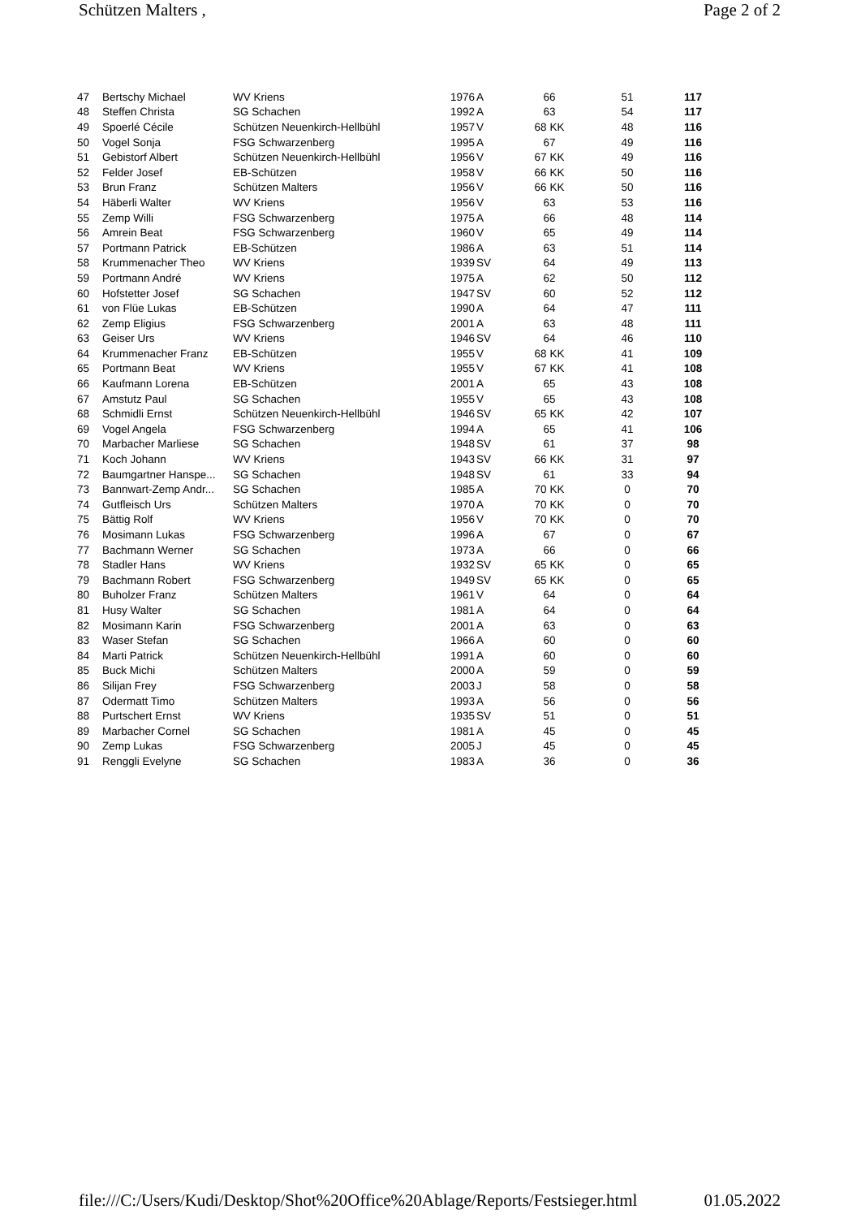Schützen Malters , Page 2 of 2
| 47 | Bertschy Michael | WV Kriens | 1976 | A | 66 | 51 | 117 |
| 48 | Steffen Christa | SG Schachen | 1992 | A | 63 | 54 | 117 |
| 49 | Spoerlé Cécile | Schützen Neuenkirch-Hellbühl | 1957 | V | 68 KK | 48 | 116 |
| 50 | Vogel Sonja | FSG Schwarzenberg | 1995 | A | 67 | 49 | 116 |
| 51 | Gebistorf Albert | Schützen Neuenkirch-Hellbühl | 1956 | V | 67 KK | 49 | 116 |
| 52 | Felder Josef | EB-Schützen | 1958 | V | 66 KK | 50 | 116 |
| 53 | Brun Franz | Schützen Malters | 1956 | V | 66 KK | 50 | 116 |
| 54 | Häberli Walter | WV Kriens | 1956 | V | 63 | 53 | 116 |
| 55 | Zemp Willi | FSG Schwarzenberg | 1975 | A | 66 | 48 | 114 |
| 56 | Amrein Beat | FSG Schwarzenberg | 1960 | V | 65 | 49 | 114 |
| 57 | Portmann Patrick | EB-Schützen | 1986 | A | 63 | 51 | 114 |
| 58 | Krummenacher Theo | WV Kriens | 1939 | SV | 64 | 49 | 113 |
| 59 | Portmann André | WV Kriens | 1975 | A | 62 | 50 | 112 |
| 60 | Hofstetter Josef | SG Schachen | 1947 | SV | 60 | 52 | 112 |
| 61 | von Flüe Lukas | EB-Schützen | 1990 | A | 64 | 47 | 111 |
| 62 | Zemp Eligius | FSG Schwarzenberg | 2001 | A | 63 | 48 | 111 |
| 63 | Geiser Urs | WV Kriens | 1946 | SV | 64 | 46 | 110 |
| 64 | Krummenacher Franz | EB-Schützen | 1955 | V | 68 KK | 41 | 109 |
| 65 | Portmann Beat | WV Kriens | 1955 | V | 67 KK | 41 | 108 |
| 66 | Kaufmann Lorena | EB-Schützen | 2001 | A | 65 | 43 | 108 |
| 67 | Amstutz Paul | SG Schachen | 1955 | V | 65 | 43 | 108 |
| 68 | Schmidli Ernst | Schützen Neuenkirch-Hellbühl | 1946 | SV | 65 KK | 42 | 107 |
| 69 | Vogel Angela | FSG Schwarzenberg | 1994 | A | 65 | 41 | 106 |
| 70 | Marbacher Marliese | SG Schachen | 1948 | SV | 61 | 37 | 98 |
| 71 | Koch Johann | WV Kriens | 1943 | SV | 66 KK | 31 | 97 |
| 72 | Baumgartner Hanspe... | SG Schachen | 1948 | SV | 61 | 33 | 94 |
| 73 | Bannwart-Zemp Andr... | SG Schachen | 1985 | A | 70 KK | 0 | 70 |
| 74 | Gutfleisch Urs | Schützen Malters | 1970 | A | 70 KK | 0 | 70 |
| 75 | Bättig Rolf | WV Kriens | 1956 | V | 70 KK | 0 | 70 |
| 76 | Mosimann Lukas | FSG Schwarzenberg | 1996 | A | 67 | 0 | 67 |
| 77 | Bachmann Werner | SG Schachen | 1973 | A | 66 | 0 | 66 |
| 78 | Stadler Hans | WV Kriens | 1932 | SV | 65 KK | 0 | 65 |
| 79 | Bachmann Robert | FSG Schwarzenberg | 1949 | SV | 65 KK | 0 | 65 |
| 80 | Buholzer Franz | Schützen Malters | 1961 | V | 64 | 0 | 64 |
| 81 | Husy Walter | SG Schachen | 1981 | A | 64 | 0 | 64 |
| 82 | Mosimann Karin | FSG Schwarzenberg | 2001 | A | 63 | 0 | 63 |
| 83 | Waser Stefan | SG Schachen | 1966 | A | 60 | 0 | 60 |
| 84 | Marti Patrick | Schützen Neuenkirch-Hellbühl | 1991 | A | 60 | 0 | 60 |
| 85 | Buck Michi | Schützen Malters | 2000 | A | 59 | 0 | 59 |
| 86 | Silijan Frey | FSG Schwarzenberg | 2003 | J | 58 | 0 | 58 |
| 87 | Odermatt Timo | Schützen Malters | 1993 | A | 56 | 0 | 56 |
| 88 | Purtschert Ernst | WV Kriens | 1935 | SV | 51 | 0 | 51 |
| 89 | Marbacher Cornel | SG Schachen | 1981 | A | 45 | 0 | 45 |
| 90 | Zemp Lukas | FSG Schwarzenberg | 2005 | J | 45 | 0 | 45 |
| 91 | Renggli Evelyne | SG Schachen | 1983 | A | 36 | 0 | 36 |
file:///C:/Users/Kudi/Desktop/Shot%20Office%20Ablage/Reports/Festsieger.html 01.05.2022